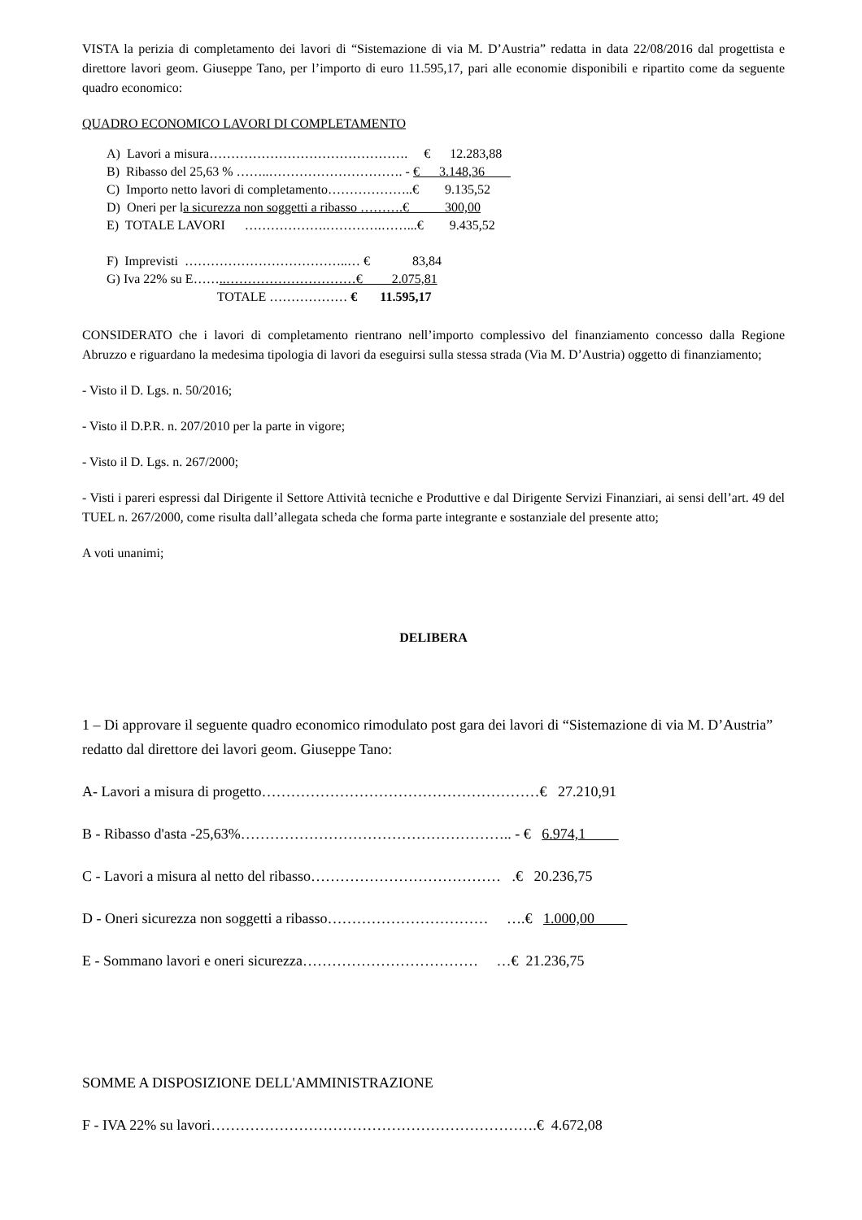VISTA la perizia di completamento dei lavori di “Sistemazione di via M. D’Austria” redatta in data 22/08/2016 dal progettista e direttore lavori geom. Giuseppe Tano, per l’importo di euro 11.595,17, pari alle economie disponibili e ripartito come da seguente quadro economico:
QUADRO ECONOMICO LAVORI DI COMPLETAMENTO
A) Lavori a misura………………………………………. € 12.283,88
B) Ribasso del 25,63 % ……..…………………………. - € 3.148,36
C) Importo netto lavori di completamento………………..€ 9.135,52
D) Oneri per la sicurezza non soggetti a ribasso ……….€ 300,00
E) TOTALE LAVORI ……………….………….……...€ 9.435,52
F) Imprevisti ………………………………..… € 83,84
G) Iva 22% su E……..…………………………€ 2.075,81
TOTALE ……………… € 11.595,17
CONSIDERATO che i lavori di completamento rientrano nell’importo complessivo del finanziamento concesso dalla Regione Abruzzo e riguardano la medesima tipologia di lavori da eseguirsi sulla stessa strada (Via M. D’Austria) oggetto di finanziamento;
- Visto il D. Lgs. n. 50/2016;
- Visto il D.P.R. n. 207/2010 per la parte in vigore;
- Visto il D. Lgs. n. 267/2000;
- Visti i pareri espressi dal Dirigente il Settore Attività tecniche e Produttive e dal Dirigente Servizi Finanziari, ai sensi dell’art. 49 del TUEL n. 267/2000, come risulta dall’allegata scheda che forma parte integrante e sostanziale del presente atto;
A voti unanimi;
DELIBERA
1 – Di approvare il seguente quadro economico rimodulato post gara dei lavori di “Sistemazione di via M. D’Austria” redatto dal direttore dei lavori geom. Giuseppe Tano:
A- Lavori a misura di progetto…………………………………………………€ 27.210,91
B - Ribasso d'asta -25,63%……………………………………………….. - € 6.974,1
C - Lavori a misura al netto del ribasso………………………………… .€ 20.236,75
D - Oneri sicurezza non soggetti a ribasso…………………………… ….€ 1.000,00
E - Sommano lavori e oneri sicurezza……………………………… …€ 21.236,75
SOMME A DISPOSIZIONE DELL'AMMINISTRAZIONE
F - IVA 22% su lavori………………………………………………………….€ 4.672,08